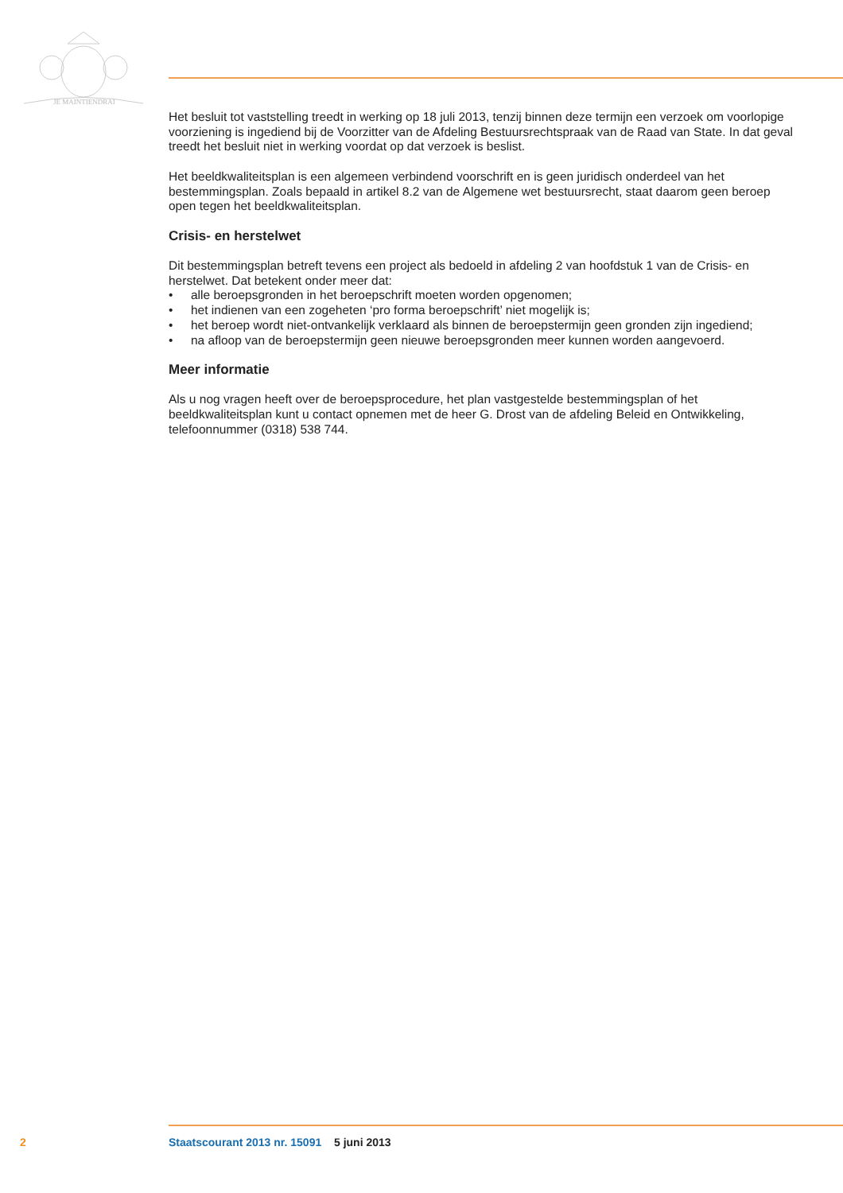JE MAINTIENDRAI
Het besluit tot vaststelling treedt in werking op 18 juli 2013, tenzij binnen deze termijn een verzoek om voorlopige voorziening is ingediend bij de Voorzitter van de Afdeling Bestuursrechtspraak van de Raad van State. In dat geval treedt het besluit niet in werking voordat op dat verzoek is beslist.
Het beeldkwaliteitsplan is een algemeen verbindend voorschrift en is geen juridisch onderdeel van het bestemmingsplan. Zoals bepaald in artikel 8.2 van de Algemene wet bestuursrecht, staat daarom geen beroep open tegen het beeldkwaliteitsplan.
Crisis- en herstelwet
Dit bestemmingsplan betreft tevens een project als bedoeld in afdeling 2 van hoofdstuk 1 van de Crisis- en herstelwet. Dat betekent onder meer dat:
• alle beroepsgronden in het beroepschrift moeten worden opgenomen;
• het indienen van een zogeheten ‘pro forma beroepschrift’ niet mogelijk is;
• het beroep wordt niet-ontvankelijk verklaard als binnen de beroepstermijn geen gronden zijn ingediend;
• na afloop van de beroepstermijn geen nieuwe beroepsgronden meer kunnen worden aangevoerd.
Meer informatie
Als u nog vragen heeft over de beroepsprocedure, het plan vastgestelde bestemmingsplan of het beeldkwaliteitsplan kunt u contact opnemen met de heer G. Drost van de afdeling Beleid en Ontwikkeling, telefoonnummer (0318) 538 744.
2 Staatscourant 2013 nr. 15091 5 juni 2013